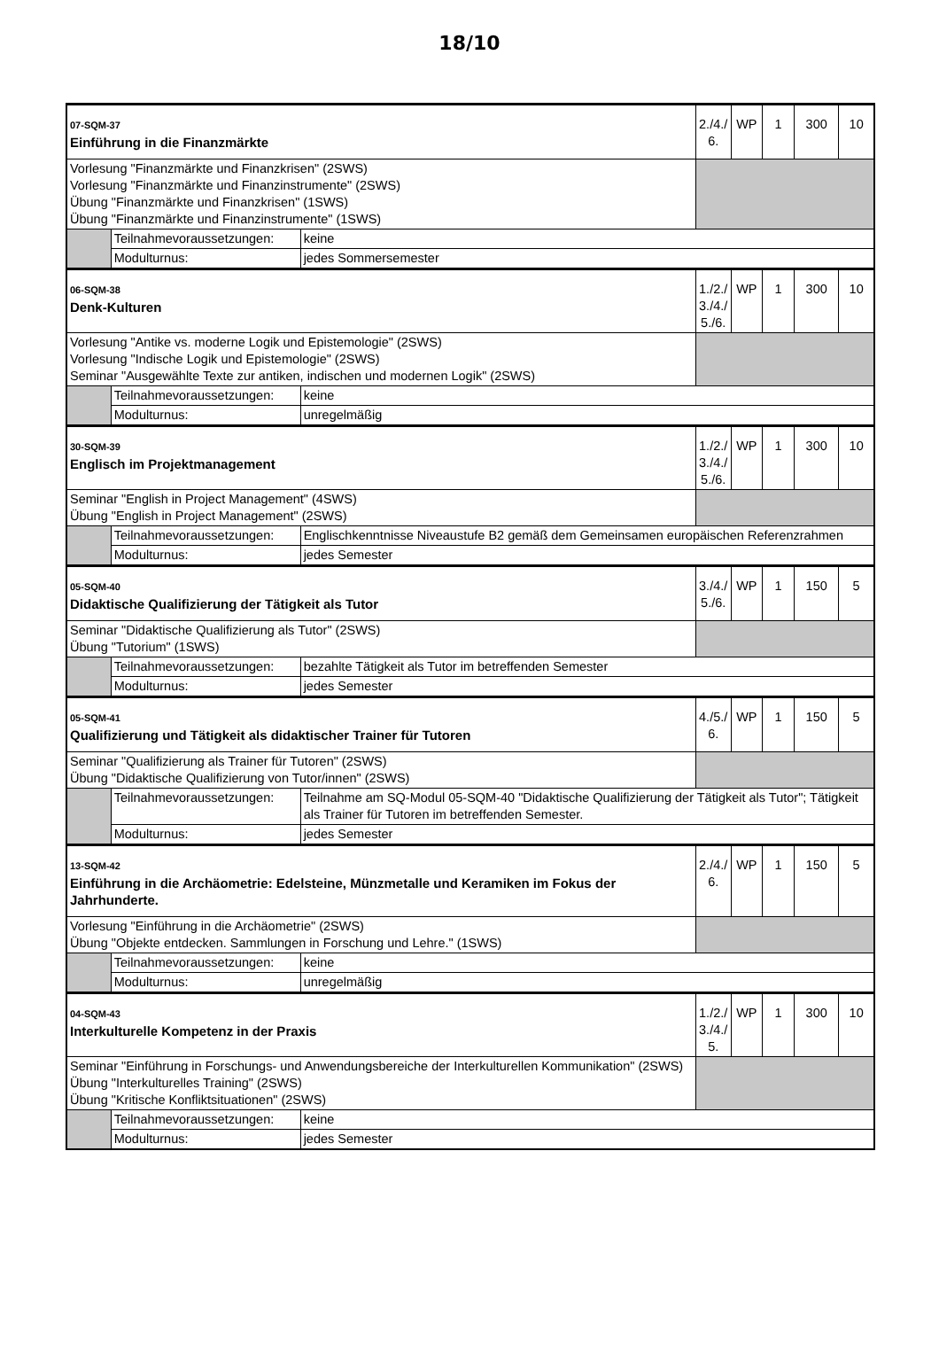18/10
| 07-SQM-37 Einführung in die Finanzmärkte | | | 2./4./ 6. | WP | 1 | 300 | 10 |
| Vorlesung "Finanzmärkte und Finanzkrisen" (2SWS) Vorlesung "Finanzmärkte und Finanzinstrumente" (2SWS) Übung "Finanzmärkte und Finanzkrisen" (1SWS) Übung "Finanzmärkte und Finanzinstrumente" (1SWS) | | | | | | | |
| | Teilnahmevoraussetzungen: | keine | | | | | |
| | Modulturnus: | jedes Sommersemester | | | | | |
| 06-SQM-38 Denk-Kulturen | | | 1./2./ 3./4./ 5./6. | WP | 1 | 300 | 10 |
| Vorlesung "Antike vs. moderne Logik und Epistemologie" (2SWS) Vorlesung "Indische Logik und Epistemologie" (2SWS) Seminar "Ausgewählte Texte zur antiken, indischen und modernen Logik" (2SWS) | | | | | | | |
| | Teilnahmevoraussetzungen: | keine | | | | | |
| | Modulturnus: | unregelmäßig | | | | | |
| 30-SQM-39 Englisch im Projektmanagement | | | 1./2./ 3./4./ 5./6. | WP | 1 | 300 | 10 |
| Seminar "English in Project Management" (4SWS) Übung "English in Project Management" (2SWS) | | | | | | | |
| | Teilnahmevoraussetzungen: | Englischkenntnisse Niveaustufe B2 gemäß dem Gemeinsamen europäischen Referenzrahmen | | | | | |
| | Modulturnus: | jedes Semester | | | | | |
| 05-SQM-40 Didaktische Qualifizierung der Tätigkeit als Tutor | | | 3./4./ 5./6. | WP | 1 | 150 | 5 |
| Seminar "Didaktische Qualifizierung als Tutor" (2SWS) Übung "Tutorium" (1SWS) | | | | | | | |
| | Teilnahmevoraussetzungen: | bezahlte Tätigkeit als Tutor im betreffenden Semester | | | | | |
| | Modulturnus: | jedes Semester | | | | | |
| 05-SQM-41 Qualifizierung und Tätigkeit als didaktischer Trainer für Tutoren | | | 4./5./ 6. | WP | 1 | 150 | 5 |
| Seminar "Qualifizierung als Trainer für Tutoren" (2SWS) Übung "Didaktische Qualifizierung von Tutor/innen" (2SWS) | | | | | | | |
| | Teilnahmevoraussetzungen: | Teilnahme am SQ-Modul 05-SQM-40 "Didaktische Qualifizierung der Tätigkeit als Tutor"; Tätigkeit als Trainer für Tutoren im betreffenden Semester. | | | | | |
| | Modulturnus: | jedes Semester | | | | | |
| 13-SQM-42 Einführung in die Archäometrie: Edelsteine, Münzmetalle und Keramiken im Fokus der Jahrhunderte. | | | 2./4./ 6. | WP | 1 | 150 | 5 |
| Vorlesung "Einführung in die Archäometrie" (2SWS) Übung "Objekte entdecken. Sammlungen in Forschung und Lehre." (1SWS) | | | | | | | |
| | Teilnahmevoraussetzungen: | keine | | | | | |
| | Modulturnus: | unregelmäßig | | | | | |
| 04-SQM-43 Interkulturelle Kompetenz in der Praxis | | | 1./2./ 3./4./ 5. | WP | 1 | 300 | 10 |
| Seminar "Einführung in Forschungs- und Anwendungsbereiche der Interkulturellen Kommunikation" (2SWS) Übung "Interkulturelles Training" (2SWS) Übung "Kritische Konfliktsituationen" (2SWS) | | | | | | | |
| | Teilnahmevoraussetzungen: | keine | | | | | |
| | Modulturnus: | jedes Semester | | | | | |